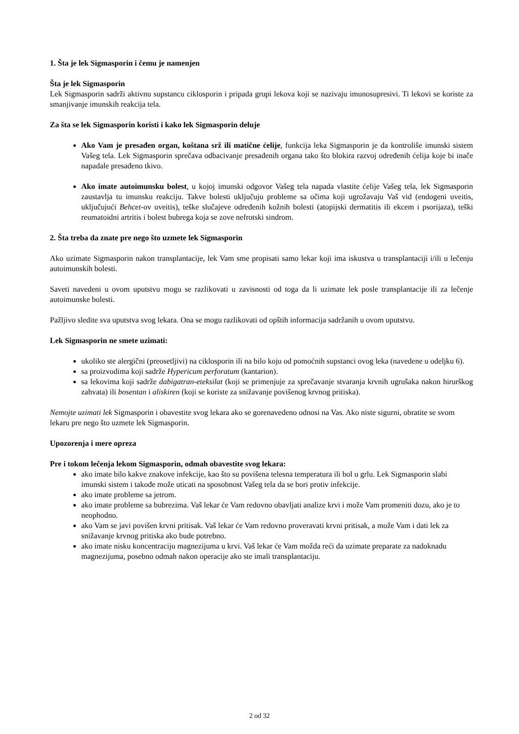1. Šta je lek Sigmasporin i čemu je namenjen
Šta je lek Sigmasporin
Lek Sigmasporin sadrži aktivnu supstancu ciklosporin i pripada grupi lekova koji se nazivaju imunosupresivi. Ti lekovi se koriste za smanjivanje imunskih reakcija tela.
Za šta se lek Sigmasporin koristi i kako lek Sigmasporin deluje
Ako Vam je presađen organ, koštana srž ili matične ćelije, funkcija leka Sigmasporin je da kontroliše imunski sistem Vašeg tela. Lek Sigmasporin sprečava odbacivanje presađenih organa tako što blokira razvoj određenih ćelija koje bi inače napadale presađeno tkivo.
Ako imate autoimunsku bolest, u kojoj imunski odgovor Vašeg tela napada vlastite ćelije Vašeg tela, lek Sigmasporin zaustavlja tu imunsku reakciju. Takve bolesti uključuju probleme sa očima koji ugrožavaju Vaš vid (endogeni uveitis, uključujući Behcet-ov uveitis), teške slučajeve određenih kožnih bolesti (atopijski dermatitis ili ekcem i psorijaza), teški reumatoidni artritis i bolest bubrega koja se zove nefrotski sindrom.
2. Šta treba da znate pre nego što uzmete lek Sigmasporin
Ako uzimate Sigmasporin nakon transplantacije, lek Vam sme propisati samo lekar koji ima iskustva u transplantaciji i/ili u lečenju autoimunskih bolesti.
Saveti navedeni u ovom uputstvu mogu se razlikovati u zavisnosti od toga da li uzimate lek posle transplantacije ili za lečenje autoimunske bolesti.
Pažljivo sledite sva uputstva svog lekara. Ona se mogu razlikovati od opštih informacija sadržanih u ovom uputstvu.
Lek Sigmasporin ne smete uzimati:
ukoliko ste alergični (preosetljivi) na ciklosporin ili na bilo koju od pomoćnih supstanci ovog leka (navedene u odeljku 6).
sa proizvodima koji sadrže Hypericum perforatum (kantarion).
sa lekovima koji sadrže dabigatran-eteksilat (koji se primenjuje za sprečavanje stvaranja krvnih ugrušaka nakon hirurškog zahvata) ili bosentan i aliskiren (koji se koriste za snižavanje povišenog krvnog pritiska).
Nemojte uzimati lek Sigmasporin i obavestite svog lekara ako se gorenavedeno odnosi na Vas. Ako niste sigurni, obratite se svom lekaru pre nego što uzmete lek Sigmasporin.
Upozorenja i mere opreza
Pre i tokom lečenja lekom Sigmasporin, odmah obavestite svog lekara:
ako imate bilo kakve znakove infekcije, kao što su povišena telesna temperatura ili bol u grlu. Lek Sigmasporin slabi imunski sistem i takođe može uticati na sposobnost Vašeg tela da se bori protiv infekcije.
ako imate probleme sa jetrom.
ako imate probleme sa bubrezima. Vaš lekar će Vam redovno obavljati analize krvi i može Vam promeniti dozu, ako je to neophodno.
ako Vam se javi povišen krvni pritisak. Vaš lekar će Vam redovno proveravati krvni pritisak, a može Vam i dati lek za snižavanje krvnog pritiska ako bude potrebno.
ako imate nisku koncentraciju magnezijuma u krvi. Vaš lekar će Vam možda reći da uzimate preparate za nadoknadu magnezijuma, posebno odmah nakon operacije ako ste imali transplantaciju.
2 od 32